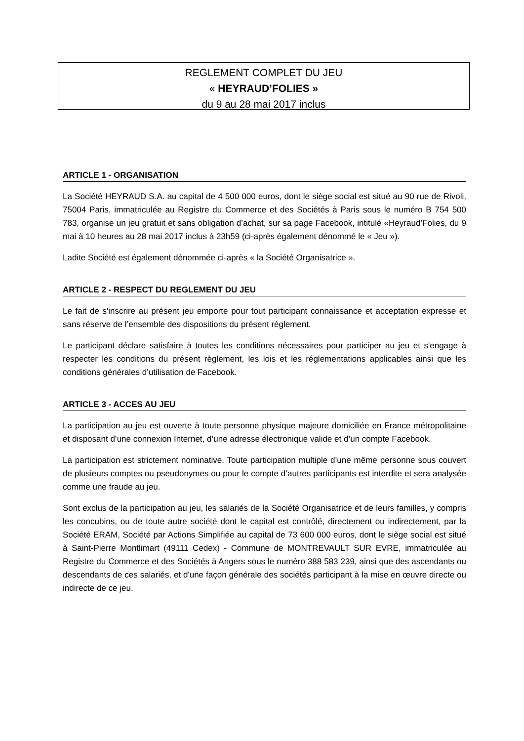REGLEMENT COMPLET DU JEU
« HEYRAUD’FOLIES »
du 9 au 28 mai 2017 inclus
ARTICLE 1 - ORGANISATION
La Société HEYRAUD S.A. au capital de 4 500 000 euros, dont le siège social est situé au 90 rue de Rivoli, 75004 Paris, immatriculée au Registre du Commerce et des Sociétés à Paris sous le numéro B 754 500 783, organise un jeu gratuit et sans obligation d’achat, sur sa page Facebook, intitulé «Heyraud’Folies, du 9 mai à 10 heures au 28 mai 2017 inclus à 23h59 (ci-après également dénommé le « Jeu »).
Ladite Société est également dénommée ci-après « la Société Organisatrice ».
ARTICLE 2 - RESPECT DU REGLEMENT DU JEU
Le fait de s'inscrire au présent jeu emporte pour tout participant connaissance et acceptation expresse et sans réserve de l’ensemble des dispositions du présent règlement.
Le participant déclare satisfaire à toutes les conditions nécessaires pour participer au jeu et s'engage à respecter les conditions du présent règlement, les lois et les réglementations applicables ainsi que les conditions générales d’utilisation de Facebook.
ARTICLE 3 - ACCES AU JEU
La participation au jeu est ouverte à toute personne physique majeure domiciliée en France métropolitaine et disposant d’une connexion Internet, d’une adresse électronique valide et d’un compte Facebook.
La participation est strictement nominative. Toute participation multiple d’une même personne sous couvert de plusieurs comptes ou pseudonymes ou pour le compte d’autres participants est interdite et sera analysée comme une fraude au jeu.
Sont exclus de la participation au jeu, les salariés de la Société Organisatrice et de leurs familles, y compris les concubins, ou de toute autre société dont le capital est contrôlé, directement ou indirectement, par la Société ERAM, Société par Actions Simplifiée au capital de 73 600 000 euros, dont le siège social est situé à Saint-Pierre Montlimart (49111 Cedex) - Commune de MONTREVAULT SUR EVRE, immatriculée au Registre du Commerce et des Sociétés à Angers sous le numéro 388 583 239, ainsi que des ascendants ou descendants de ces salariés, et d'une façon générale des sociétés participant à la mise en œuvre directe ou indirecte de ce jeu.